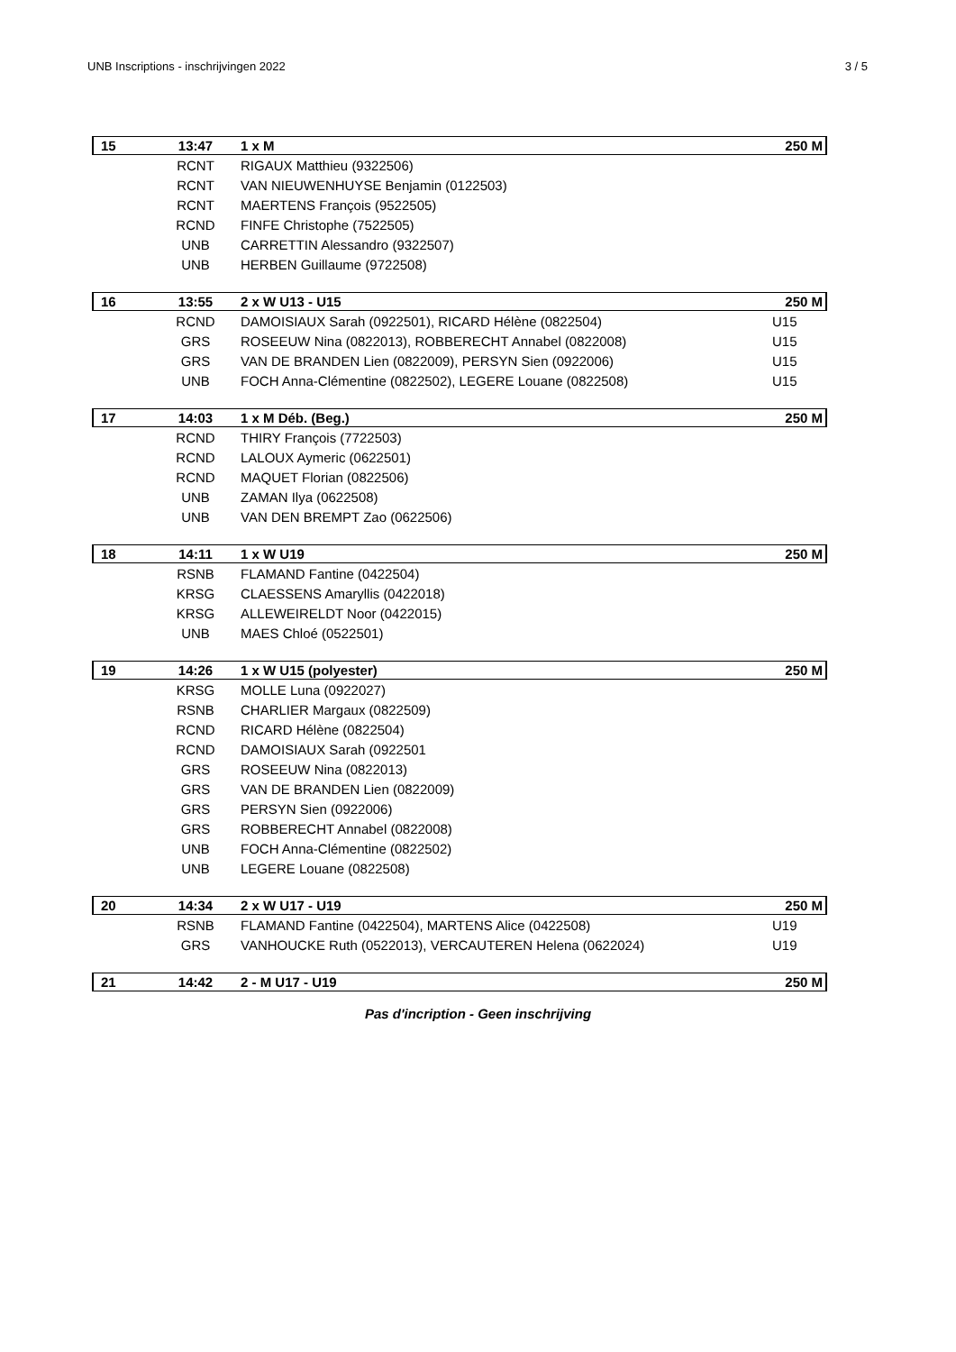UNB Inscriptions - inschrijvingen 2022 3 / 5
| 15 | 13:47 | 1 x M | 250 M |
| | RCNT | RIGAUX Matthieu (9322506) | |
| | RCNT | VAN NIEUWENHUYSE Benjamin (0122503) | |
| | RCNT | MAERTENS François (9522505) | |
| | RCND | FINFE Christophe (7522505) | |
| | UNB | CARRETTIN Alessandro (9322507) | |
| | UNB | HERBEN Guillaume (9722508) | |
| 16 | 13:55 | 2 x W U13 - U15 | 250 M |
| | RCND | DAMOISIAUX Sarah (0922501), RICARD Hélène (0822504) | U15 |
| | GRS | ROSEEUW Nina (0822013), ROBBERECHT Annabel (0822008) | U15 |
| | GRS | VAN DE BRANDEN Lien (0822009), PERSYN Sien (0922006) | U15 |
| | UNB | FOCH Anna-Clémentine (0822502), LEGERE Louane (0822508) | U15 |
| 17 | 14:03 | 1 x M Déb. (Beg.) | 250 M |
| | RCND | THIRY François (7722503) | |
| | RCND | LALOUX Aymeric (0622501) | |
| | RCND | MAQUET Florian (0822506) | |
| | UNB | ZAMAN Ilya (0622508) | |
| | UNB | VAN DEN BREMPT Zao (0622506) | |
| 18 | 14:11 | 1 x W U19 | 250 M |
| | RSNB | FLAMAND Fantine (0422504) | |
| | KRSG | CLAESSENS Amaryllis (0422018) | |
| | KRSG | ALLEWEIRELDT Noor (0422015) | |
| | UNB | MAES Chloé (0522501) | |
| 19 | 14:26 | 1 x W U15 (polyester) | 250 M |
| | KRSG | MOLLE Luna (0922027) | |
| | RSNB | CHARLIER Margaux (0822509) | |
| | RCND | RICARD Hélène (0822504) | |
| | RCND | DAMOISIAUX Sarah (0922501 | |
| | GRS | ROSEEUW Nina (0822013) | |
| | GRS | VAN DE BRANDEN Lien (0822009) | |
| | GRS | PERSYN Sien (0922006) | |
| | GRS | ROBBERECHT Annabel (0822008) | |
| | UNB | FOCH Anna-Clémentine (0822502) | |
| | UNB | LEGERE Louane (0822508) | |
| 20 | 14:34 | 2 x W U17 - U19 | 250 M |
| | RSNB | FLAMAND Fantine (0422504), MARTENS Alice (0422508) | U19 |
| | GRS | VANHOUCKE Ruth (0522013), VERCAUTEREN Helena (0622024) | U19 |
| 21 | 14:42 | 2 - M U17 - U19 | 250 M |
Pas d'incription - Geen inschrijving